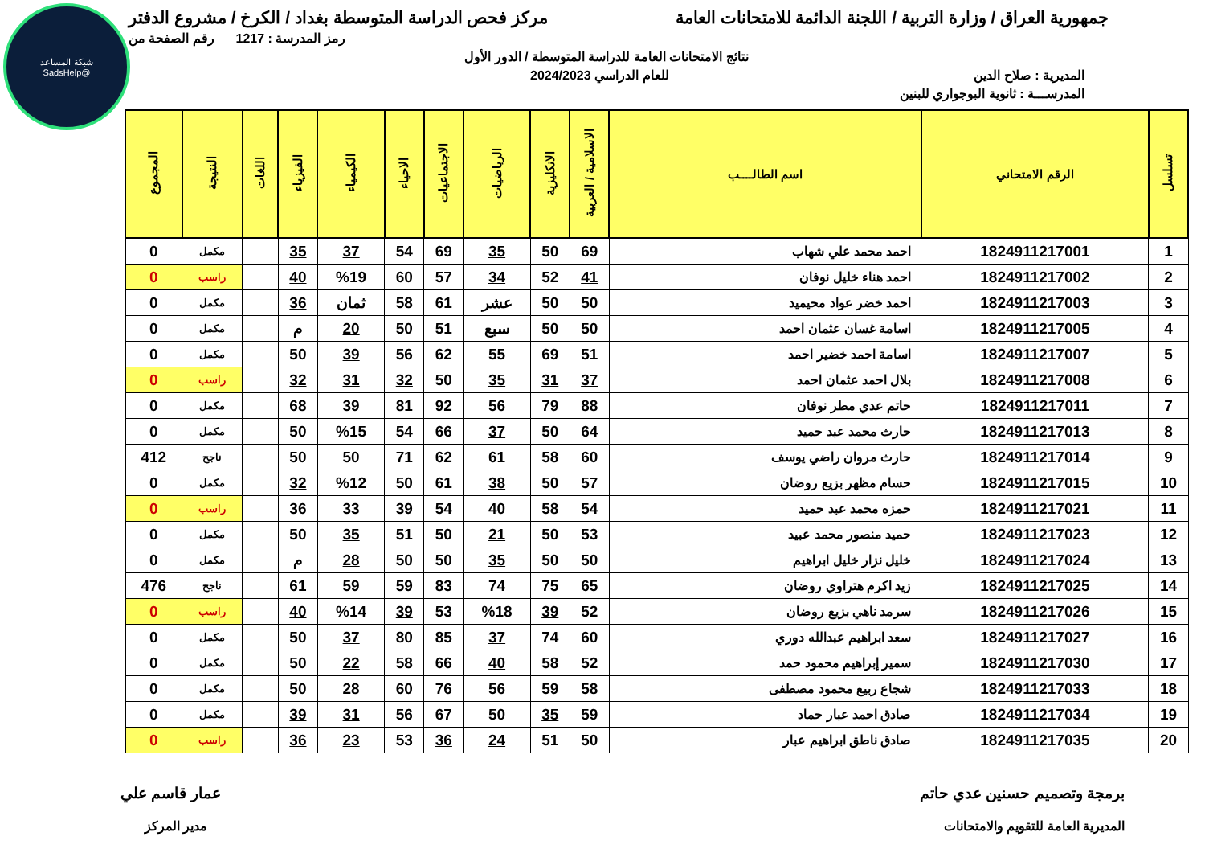شبكة المساعد
@SadsHelp
جمهورية العراق / وزارة التربية / اللجنة الدائمة للامتحانات العامة
مركز فحص الدراسة المتوسطة بغداد / الكرخ / مشروع الدفتر
رمز المدرسة : 1217 رقم الصفحة من
نتائج الامتحانات العامة للدراسة المتوسطة / الدور الأول
المديرية : صلاح الدين للعام الدراسي 2024/2023
المدرســـة : ثانوية البوجواري للبنين
| تسلسل | الرقم الامتحاني | اسم الطالــــب | الاسلامية / العربية | الانكليزية | الرياضيات | الاجتماعيات | الاحياء | الكيمياء | الفيزياء | اللغات | النتيجة | المجموع |
| --- | --- | --- | --- | --- | --- | --- | --- | --- | --- | --- | --- | --- |
| 1 | 1824911217001 | احمد محمد علي شهاب | 69 | 50 | 35 | 69 | 54 | 37 | 35 | | مكمل | 0 |
| 2 | 1824911217002 | احمد هناء خليل نوفان | 41 | 52 | 34 | 57 | 60 | %19 | 40 | | راسب | 0 |
| 3 | 1824911217003 | احمد خضر عواد محيميد | 50 | 50 | عشر | 61 | 58 | ثمان | 36 | | مكمل | 0 |
| 4 | 1824911217005 | اسامة غسان عثمان احمد | 50 | 50 | سبع | 51 | 50 | 20 | م | | مكمل | 0 |
| 5 | 1824911217007 | اسامة احمد خضير احمد | 51 | 69 | 55 | 62 | 56 | 39 | 50 | | مكمل | 0 |
| 6 | 1824911217008 | بلال احمد عثمان احمد | 37 | 31 | 35 | 50 | 32 | 31 | 32 | | راسب | 0 |
| 7 | 1824911217011 | حاتم عدي مطر نوفان | 88 | 79 | 56 | 92 | 81 | 39 | 68 | | مكمل | 0 |
| 8 | 1824911217013 | حارث محمد عبد حميد | 64 | 50 | 37 | 66 | 54 | %15 | 50 | | مكمل | 0 |
| 9 | 1824911217014 | حارث مروان راضي يوسف | 60 | 58 | 61 | 62 | 71 | 50 | 50 | | ناجح | 412 |
| 10 | 1824911217015 | حسام مظهر بزيع روضان | 57 | 50 | 38 | 61 | 50 | %12 | 32 | | مكمل | 0 |
| 11 | 1824911217021 | حمزه محمد عبد حميد | 54 | 58 | 40 | 54 | 39 | 33 | 36 | | راسب | 0 |
| 12 | 1824911217023 | حميد منصور محمد عبيد | 53 | 50 | 21 | 50 | 51 | 35 | 50 | | مكمل | 0 |
| 13 | 1824911217024 | خليل نزار خليل ابراهيم | 50 | 50 | 35 | 50 | 50 | 28 | م | | مكمل | 0 |
| 14 | 1824911217025 | زيد اكرم هتراوي روضان | 65 | 75 | 74 | 83 | 59 | 59 | 61 | | ناجح | 476 |
| 15 | 1824911217026 | سرمد ناهي بزيع روضان | 52 | 39 | %18 | 53 | 39 | %14 | 40 | | راسب | 0 |
| 16 | 1824911217027 | سعد ابراهيم عبدالله دوري | 60 | 74 | 37 | 85 | 80 | 37 | 50 | | مكمل | 0 |
| 17 | 1824911217030 | سمير إبراهيم محمود حمد | 52 | 58 | 40 | 66 | 58 | 22 | 50 | | مكمل | 0 |
| 18 | 1824911217033 | شجاع ربيع محمود مصطفى | 58 | 59 | 56 | 76 | 60 | 28 | 50 | | مكمل | 0 |
| 19 | 1824911217034 | صادق احمد عبار حماد | 59 | 35 | 50 | 67 | 56 | 31 | 39 | | مكمل | 0 |
| 20 | 1824911217035 | صادق ناطق ابراهيم عبار | 50 | 51 | 24 | 36 | 53 | 23 | 36 | | راسب | 0 |
برمجة وتصميم حسنين عدي حاتم عمار قاسم علي
المديرية العامة للتقويم والامتحانات
مدير المركز